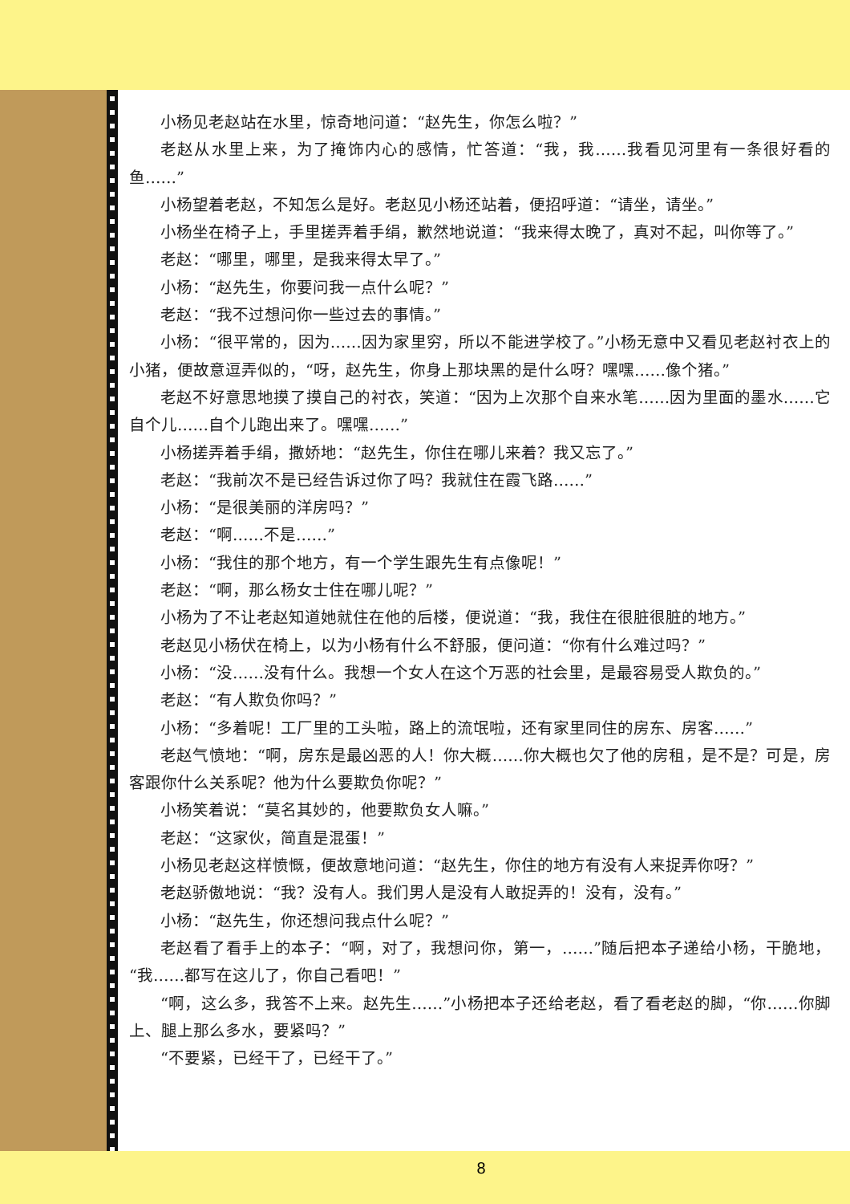小杨见老赵站在水里，惊奇地问道：“赵先生，你怎么啦？”
老赵从水里上来，为了掩饰内心的感情，忙答道：“我，我……我看见河里有一条很好看的鱼……”
小杨望着老赵，不知怎么是好。老赵见小杨还站着，便招呼道：“请坐，请坐。”
小杨坐在椅子上，手里搓弄着手绢，歉然地说道：“我来得太晚了，真对不起，叫你等了。”
老赵：“哪里，哪里，是我来得太早了。”
小杨：“赵先生，你要问我一点什么呢？”
老赵：“我不过想问你一些过去的事情。”
小杨：“很平常的，因为……因为家里穷，所以不能进学校了。”小杨无意中又看见老赵衬衣上的小猪，便故意逗弄似的，“呀，赵先生，你身上那块黑的是什么呀？嘿嘿……像个猪。”
老赵不好意思地摸了摸自己的衬衣，笑道：“因为上次那个自来水笔……因为里面的墨水……它自个儿……自个儿跑出来了。嘿嘿……”
小杨搓弄着手绢，撒娇地：“赵先生，你住在哪儿来着？我又忘了。”
老赵：“我前次不是已经告诉过你了吗？我就住在霞飞路……”
小杨：“是很美丽的洋房吗？”
老赵：“啊……不是……”
小杨：“我住的那个地方，有一个学生跟先生有点像呢！”
老赵：“啊，那么杨女士住在哪儿呢？”
小杨为了不让老赵知道她就住在他的后楼，便说道：“我，我住在很脏很脏的地方。”
老赵见小杨伏在椅上，以为小杨有什么不舒服，便问道：“你有什么难过吗？”
小杨：“没……没有什么。我想一个女人在这个万恶的社会里，是最容易受人欺负的。”
老赵：“有人欺负你吗？”
小杨：“多着呢！工厂里的工头啦，路上的流氓啦，还有家里同住的房东、房客……”
老赵气愤地：“啊，房东是最凶恶的人！你大概……你大概也欠了他的房租，是不是？可是，房客跟你什么关系呢？他为什么要欺负你呢？”
小杨笑着说：“莫名其妙的，他要欺负女人嘛。”
老赵：“这家伙，简直是混蛋！”
小杨见老赵这样愤慨，便故意地问道：“赵先生，你住的地方有没有人来捉弄你呀？”
老赵骄傲地说：“我？没有人。我们男人是没有人敢捉弄的！没有，没有。”
小杨：“赵先生，你还想问我点什么呢？”
老赵看了看手上的本子：“啊，对了，我想问你，第一，……”随后把本子递给小杨，干脆地，“我……都写在这儿了，你自己看吧！”
“啊，这么多，我答不上来。赵先生……”小杨把本子还给老赵，看了看老赵的脚，“你……你脚上、腿上那么多水，要紧吗？”
“不要紧，已经干了，已经干了。”
8